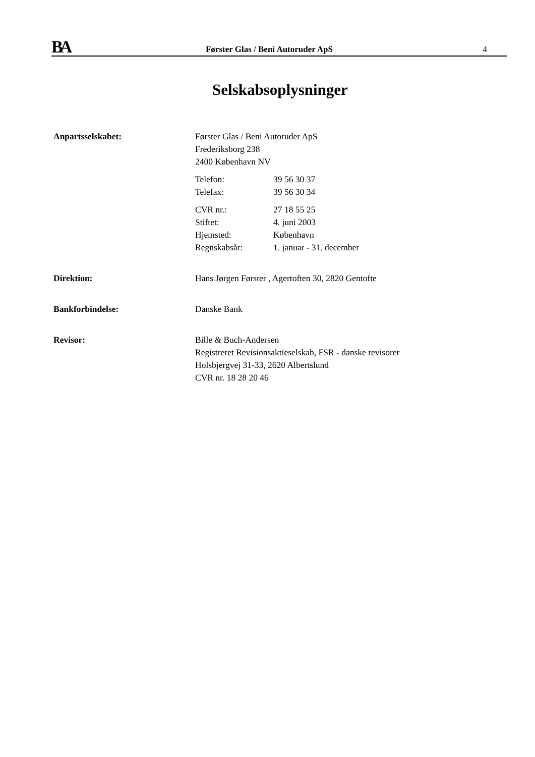BA
Førster Glas / Beni Autoruder ApS
4
Selskabsoplysninger
Anpartsselskabet: Førster Glas / Beni Autoruder ApS
Frederiksborg 238
2400 København NV
Telefon: 39 56 30 37
Telefax: 39 56 30 34
CVR nr.: 27 18 55 25
Stiftet: 4. juni 2003
Hjemsted: København
Regnskabsår: 1. januar - 31. december
Direktion: Hans Jørgen Førster , Agertoften 30, 2820 Gentofte
Bankforbindelse: Danske Bank
Revisor: Bille & Buch-Andersen
Registreret Revisionsaktieselskab, FSR - danske revisorer
Holsbjergvej 31-33, 2620 Albertslund
CVR nr. 18 28 20 46